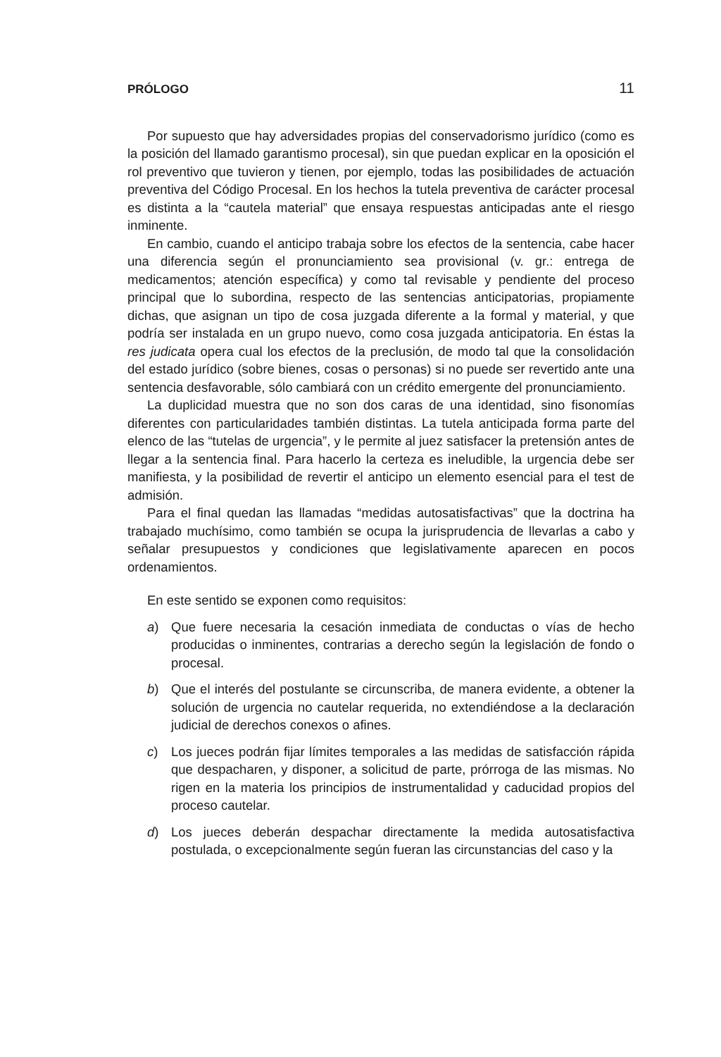PRÓLOGO 11
Por supuesto que hay adversidades propias del conservadorismo jurídico (como es la posición del llamado garantismo procesal), sin que puedan explicar en la oposición el rol preventivo que tuvieron y tienen, por ejemplo, todas las posibilidades de actuación preventiva del Código Procesal. En los hechos la tutela preventiva de carácter procesal es distinta a la “cautela material” que ensaya respuestas anticipadas ante el riesgo inminente.
En cambio, cuando el anticipo trabaja sobre los efectos de la sentencia, cabe hacer una diferencia según el pronunciamiento sea provisional (v. gr.: entrega de medicamentos; atención específica) y como tal revisable y pendiente del proceso principal que lo subordina, respecto de las sentencias anticipatorias, propiamente dichas, que asignan un tipo de cosa juzgada diferente a la formal y material, y que podría ser instalada en un grupo nuevo, como cosa juzgada anticipatoria. En éstas la res judicata opera cual los efectos de la preclusión, de modo tal que la consolidación del estado jurídico (sobre bienes, cosas o personas) si no puede ser revertido ante una sentencia desfavorable, sólo cambiará con un crédito emergente del pronunciamiento.
La duplicidad muestra que no son dos caras de una identidad, sino fisonomías diferentes con particularidades también distintas. La tutela anticipada forma parte del elenco de las “tutelas de urgencia”, y le permite al juez satisfacer la pretensión antes de llegar a la sentencia final. Para hacerlo la certeza es ineludible, la urgencia debe ser manifiesta, y la posibilidad de revertir el anticipo un elemento esencial para el test de admisión.
Para el final quedan las llamadas “medidas autosatisfactivas” que la doctrina ha trabajado muchísimo, como también se ocupa la jurisprudencia de llevarlas a cabo y señalar presupuestos y condiciones que legislativamente aparecen en pocos ordenamientos.
En este sentido se exponen como requisitos:
a) Que fuere necesaria la cesación inmediata de conductas o vías de hecho producidas o inminentes, contrarias a derecho según la legislación de fondo o procesal.
b) Que el interés del postulante se circunscriba, de manera evidente, a obtener la solución de urgencia no cautelar requerida, no extendiéndose a la declaración judicial de derechos conexos o afines.
c) Los jueces podrán fijar límites temporales a las medidas de satisfacción rápida que despacharen, y disponer, a solicitud de parte, prórroga de las mismas. No rigen en la materia los principios de instrumentalidad y caducidad propios del proceso cautelar.
d) Los jueces deberán despachar directamente la medida autosatisfactiva postulada, o excepcionalmente según fueran las circunstancias del caso y la